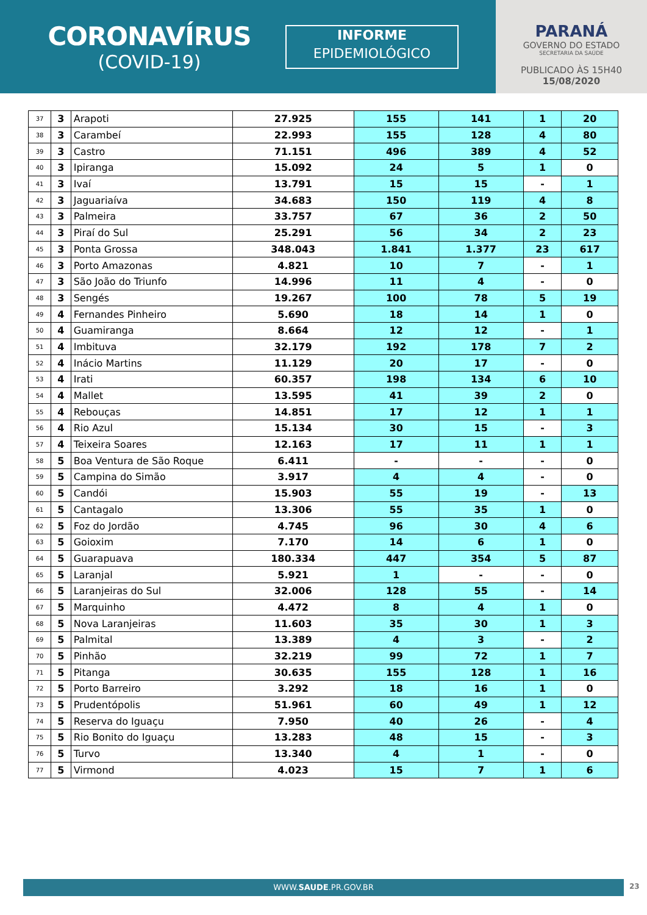CORONAVÍRUS
(COVID-19)
INFORME
EPIDEMIOLÓGICO
PARANÁ
GOVERNO DO ESTADO
SECRETARIA DA SAÚDE
PUBLICADO ÀS 15H40
15/08/2020
| 37 | 3 | Arapoti | 27.925 | 155 | 141 | 1 | 20 |
| 38 | 3 | Carambeí | 22.993 | 155 | 128 | 4 | 80 |
| 39 | 3 | Castro | 71.151 | 496 | 389 | 4 | 52 |
| 40 | 3 | Ipiranga | 15.092 | 24 | 5 | 1 | 0 |
| 41 | 3 | Ivaí | 13.791 | 15 | 15 | - | 1 |
| 42 | 3 | Jaguariaíva | 34.683 | 150 | 119 | 4 | 8 |
| 43 | 3 | Palmeira | 33.757 | 67 | 36 | 2 | 50 |
| 44 | 3 | Piraí do Sul | 25.291 | 56 | 34 | 2 | 23 |
| 45 | 3 | Ponta Grossa | 348.043 | 1.841 | 1.377 | 23 | 617 |
| 46 | 3 | Porto Amazonas | 4.821 | 10 | 7 | - | 1 |
| 47 | 3 | São João do Triunfo | 14.996 | 11 | 4 | - | 0 |
| 48 | 3 | Sengés | 19.267 | 100 | 78 | 5 | 19 |
| 49 | 4 | Fernandes Pinheiro | 5.690 | 18 | 14 | 1 | 0 |
| 50 | 4 | Guamiranga | 8.664 | 12 | 12 | - | 1 |
| 51 | 4 | Imbituva | 32.179 | 192 | 178 | 7 | 2 |
| 52 | 4 | Inácio Martins | 11.129 | 20 | 17 | - | 0 |
| 53 | 4 | Irati | 60.357 | 198 | 134 | 6 | 10 |
| 54 | 4 | Mallet | 13.595 | 41 | 39 | 2 | 0 |
| 55 | 4 | Rebouças | 14.851 | 17 | 12 | 1 | 1 |
| 56 | 4 | Rio Azul | 15.134 | 30 | 15 | - | 3 |
| 57 | 4 | Teixeira Soares | 12.163 | 17 | 11 | 1 | 1 |
| 58 | 5 | Boa Ventura de São Roque | 6.411 | - | - | - | 0 |
| 59 | 5 | Campina do Simão | 3.917 | 4 | 4 | - | 0 |
| 60 | 5 | Candói | 15.903 | 55 | 19 | - | 13 |
| 61 | 5 | Cantagalo | 13.306 | 55 | 35 | 1 | 0 |
| 62 | 5 | Foz do Jordão | 4.745 | 96 | 30 | 4 | 6 |
| 63 | 5 | Goioxim | 7.170 | 14 | 6 | 1 | 0 |
| 64 | 5 | Guarapuava | 180.334 | 447 | 354 | 5 | 87 |
| 65 | 5 | Laranjal | 5.921 | 1 | - | - | 0 |
| 66 | 5 | Laranjeiras do Sul | 32.006 | 128 | 55 | - | 14 |
| 67 | 5 | Marquinho | 4.472 | 8 | 4 | 1 | 0 |
| 68 | 5 | Nova Laranjeiras | 11.603 | 35 | 30 | 1 | 3 |
| 69 | 5 | Palmital | 13.389 | 4 | 3 | - | 2 |
| 70 | 5 | Pinhão | 32.219 | 99 | 72 | 1 | 7 |
| 71 | 5 | Pitanga | 30.635 | 155 | 128 | 1 | 16 |
| 72 | 5 | Porto Barreiro | 3.292 | 18 | 16 | 1 | 0 |
| 73 | 5 | Prudentópolis | 51.961 | 60 | 49 | 1 | 12 |
| 74 | 5 | Reserva do Iguaçu | 7.950 | 40 | 26 | - | 4 |
| 75 | 5 | Rio Bonito do Iguaçu | 13.283 | 48 | 15 | - | 3 |
| 76 | 5 | Turvo | 13.340 | 4 | 1 | - | 0 |
| 77 | 5 | Virmond | 4.023 | 15 | 7 | 1 | 6 |
WWW.SAUDE.PR.GOV.BR 23